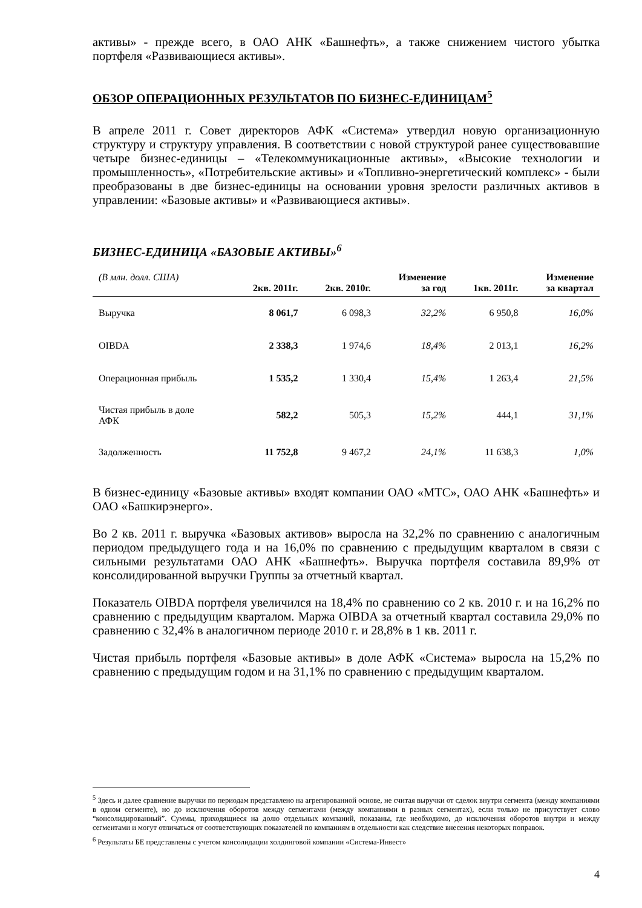активы» - прежде всего, в ОАО АНК «Башнефть», а также снижением чистого убытка портфеля «Развивающиеся активы».
ОБЗОР ОПЕРАЦИОННЫХ РЕЗУЛЬТАТОВ ПО БИЗНЕС-ЕДИНИЦАМ<sup>5</sup>
В апреле 2011 г. Совет директоров АФК «Система» утвердил новую организационную структуру и структуру управления. В соответствии с новой структурой ранее существовавшие четыре бизнес-единицы – «Телекоммуникационные активы», «Высокие технологии и промышленность», «Потребительские активы» и «Топливно-энергетический комплекс» - были преобразованы в две бизнес-единицы на основании уровня зрелости различных активов в управлении: «Базовые активы» и «Развивающиеся активы».
БИЗНЕС-ЕДИНИЦА «БАЗОВЫЕ АКТИВЫ»<sup>6</sup>
| (В млн. долл. США) | 2кв. 2011г. | 2кв. 2010г. | Изменение за год | 1кв. 2011г. | Изменение за квартал |
| --- | --- | --- | --- | --- | --- |
| Выручка | 8 061,7 | 6 098,3 | 32,2% | 6 950,8 | 16,0% |
| OIBDA | 2 338,3 | 1 974,6 | 18,4% | 2 013,1 | 16,2% |
| Операционная прибыль | 1 535,2 | 1 330,4 | 15,4% | 1 263,4 | 21,5% |
| Чистая прибыль в доле АФК | 582,2 | 505,3 | 15,2% | 444,1 | 31,1% |
| Задолженность | 11 752,8 | 9 467,2 | 24,1% | 11 638,3 | 1,0% |
В бизнес-единицу «Базовые активы» входят компании ОАО «МТС», ОАО АНК «Башнефть» и ОАО «Башкирэнерго».
Во 2 кв. 2011 г. выручка «Базовых активов» выросла на 32,2% по сравнению с аналогичным периодом предыдущего года и на 16,0% по сравнению с предыдущим кварталом в связи с сильными результатами ОАО АНК «Башнефть». Выручка портфеля составила 89,9% от консолидированной выручки Группы за отчетный квартал.
Показатель OIBDA портфеля увеличился на 18,4% по сравнению со 2 кв. 2010 г. и на 16,2% по сравнению с предыдущим кварталом. Маржа OIBDA за отчетный квартал составила 29,0% по сравнению с 32,4% в аналогичном периоде 2010 г. и 28,8% в 1 кв. 2011 г.
Чистая прибыль портфеля «Базовые активы» в доле АФК «Система» выросла на 15,2% по сравнению с предыдущим годом и на 31,1% по сравнению с предыдущим кварталом.
<sup>5</sup> Здесь и далее сравнение выручки по периодам представлено на агрегированной основе, не считая выручки от сделок внутри сегмента (между компаниями в одном сегменте), но до исключения оборотов между сегментами (между компаниями в разных сегментах), если только не присутствует слово “консолидированный”. Суммы, приходящиеся на долю отдельных компаний, показаны, где необходимо, до исключения оборотов внутри и между сегментами и могут отличаться от соответствующих показателей по компаниям в отдельности как следствие внесения некоторых поправок.
<sup>6</sup> Результаты БЕ представлены с учетом консолидации холдинговой компании «Система-Инвест»
4